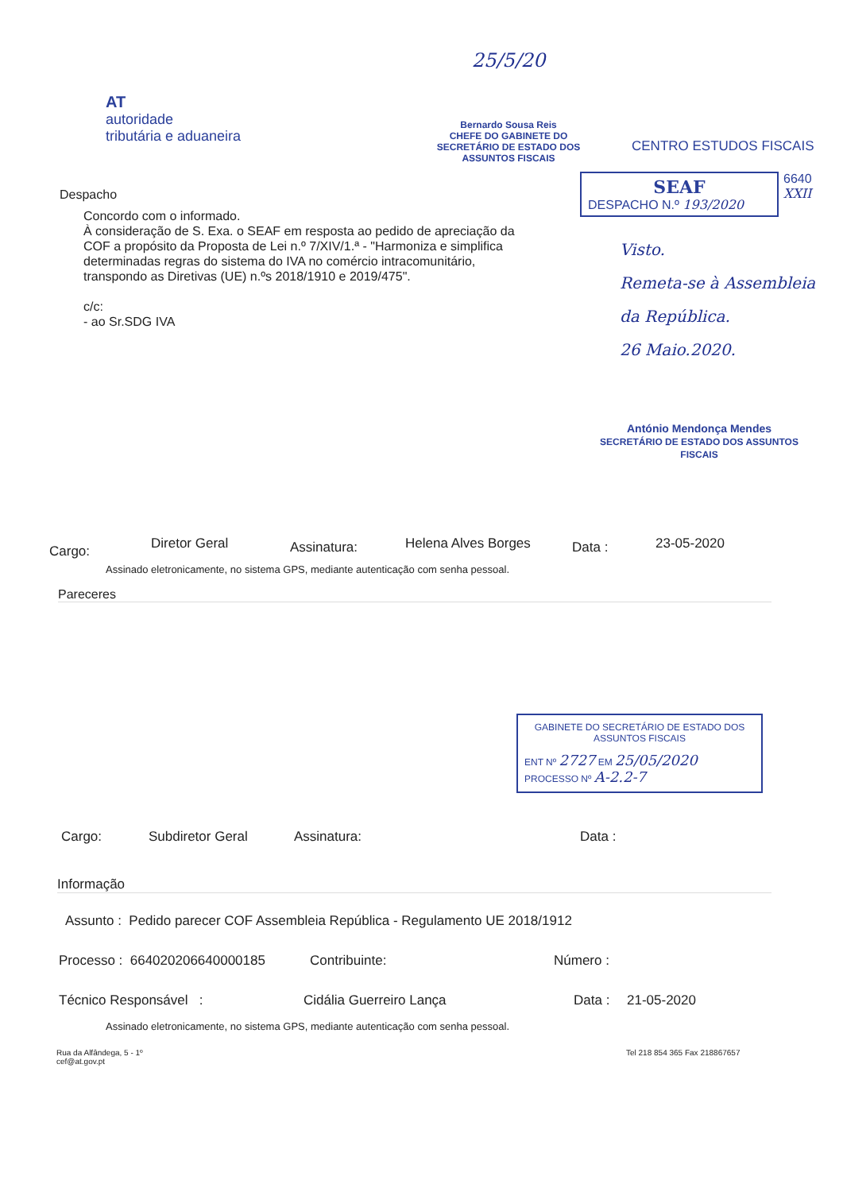AT
autoridade
tributária e aduaneira
25/5/20
Bernardo Sousa Reis
CHEFE DO GABINETE DO
SECRETÁRIO DE ESTADO DOS ASSUNTOS FISCAIS
CENTRO ESTUDOS FISCAIS
Despacho
Concordo com o informado.
À consideração de S. Exa. o SEAF em resposta ao pedido de apreciação da COF a propósito da Proposta de Lei n.º 7/XIV/1.ª - "Harmoniza e simplifica determinadas regras do sistema do IVA no comércio intracomunitário, transpondo as Diretivas (UE) n.ºs 2018/1910 e 2019/475".
c/c:
- ao Sr.SDG IVA
SEAF
DESPACHO N.º 193/2020
6640
XXII
Visto.
Remeta-se à Assembleia da República.
26 Maio.2020.
António Mendonça Mendes
SECRETÁRIO DE ESTADO DOS ASSUNTOS FISCAIS
Cargo:
Diretor Geral
Assinatura:
Helena Alves Borges
Data :
23-05-2020
Assinado eletronicamente, no sistema GPS, mediante autenticação com senha pessoal.
Pareceres
GABINETE DO SECRETÁRIO DE ESTADO DOS ASSUNTOS FISCAIS
ENT Nº 2727 EM 25/05/2020
PROCESSO Nº A-2.2-7
Cargo: Subdiretor Geral Assinatura: Data :
Informação
Assunto : Pedido parecer COF Assembleia República - Regulamento UE 2018/1912
Processo : 664020206640000185 Contribuinte: Número :
Técnico Responsável : Cidália Guerreiro Lança Data : 21-05-2020
Assinado eletronicamente, no sistema GPS, mediante autenticação com senha pessoal.
Rua da Alfândega, 5 - 1º
cef@at.gov.pt
Tel 218 854 365 Fax 218867657